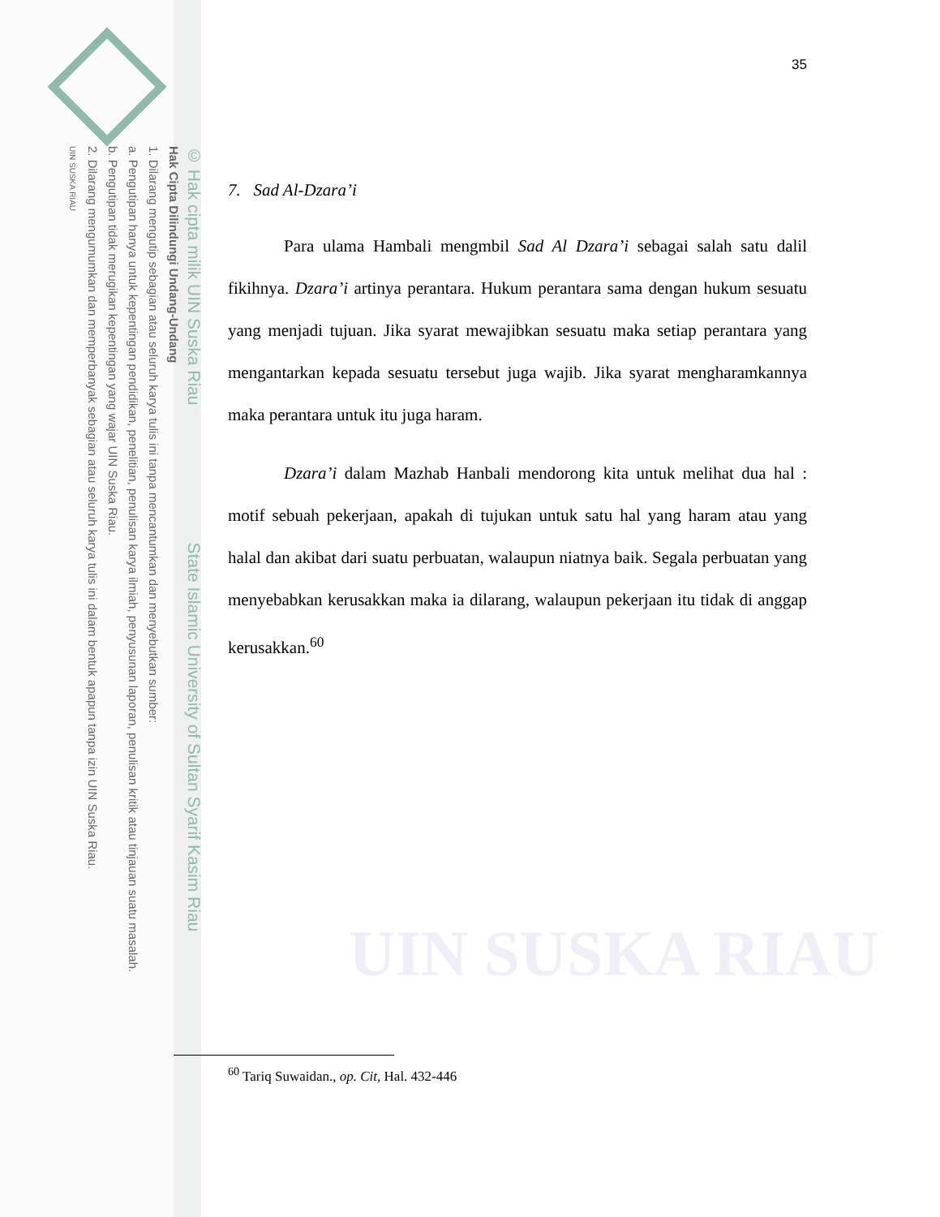© Hak cipta milik UIN Suska Riau State Islamic University of Sultan Syarif Kasim Riau
Hak Cipta Dilindungi Undang-Undang
1. Dilarang mengutip sebagian atau seluruh karya tulis ini tanpa mencantumkan dan menyebutkan sumber:
a. Pengutipan hanya untuk kepentingan pendidikan, penelitian, penulisan karya ilmiah, penyusunan laporan, penulisan kritik atau tinjauan suatu masalah.
b. Pengutipan tidak merugikan kepentingan yang wajar UIN Suska Riau.
2. Dilarang mengumumkan dan memperbanyak sebagian atau seluruh karya tulis ini dalam bentuk apapun tanpa izin UIN Suska Riau.
UIN SUSKA RIAU
UIN SUSKA RIAU
35
7. Sad Al-Dzara’i
Para ulama Hambali mengmbil Sad Al Dzara’i sebagai salah satu dalil fikihnya. Dzara’i artinya perantara. Hukum perantara sama dengan hukum sesuatu yang menjadi tujuan. Jika syarat mewajibkan sesuatu maka setiap perantara yang mengantarkan kepada sesuatu tersebut juga wajib. Jika syarat mengharamkannya maka perantara untuk itu juga haram.
Dzara’i dalam Mazhab Hanbali mendorong kita untuk melihat dua hal : motif sebuah pekerjaan, apakah di tujukan untuk satu hal yang haram atau yang halal dan akibat dari suatu perbuatan, walaupun niatnya baik. Segala perbuatan yang menyebabkan kerusakkan maka ia dilarang, walaupun pekerjaan itu tidak di anggap kerusakkan.<sup>60</sup>
<sup>60</sup> Tariq Suwaidan., op. Cit, Hal. 432-446